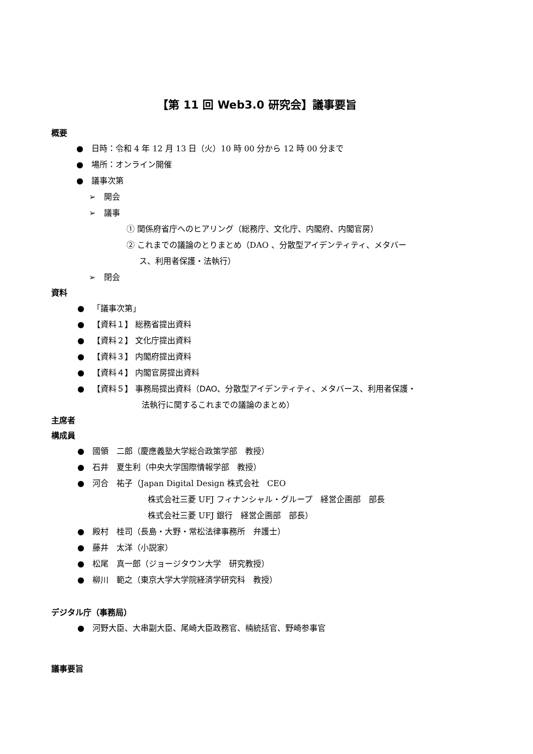【第 11 回 Web3.0 研究会】議事要旨
概要
● 日時：令和 4 年 12 月 13 日（火）10 時 00 分から 12 時 00 分まで
● 場所：オンライン開催
● 議事次第
➢ 開会
➢ 議事
① 関係府省庁へのヒアリング（総務庁、文化庁、内閣府、内閣官房）
② これまでの議論のとりまとめ（DAO 、分散型アイデンティティ、メタバー
ス、利用者保護・法執行）
➢ 閉会
資料
● 「議事次第」
● 【資料１】 総務省提出資料
● 【資料２】 文化庁提出資料
● 【資料３】 内閣府提出資料
● 【資料４】 内閣官房提出資料
● 【資料５】 事務局提出資料（DAO、分散型アイデンティティ、メタバース、利用者保護・
法執行に関するこれまでの議論のまとめ）
主席者
構成員
● 國領　二郎（慶應義塾大学総合政策学部　教授）
● 石井　夏生利（中央大学国際情報学部　教授）
● 河合　祐子（Japan Digital Design 株式会社　CEO
株式会社三菱 UFJ フィナンシャル・グループ　経営企画部　部長
株式会社三菱 UFJ 銀行　経営企画部　部長）
● 殿村　桂司（長島・大野・常松法律事務所　弁護士）
● 藤井　太洋（小説家）
● 松尾　真一郎（ジョージタウン大学　研究教授）
● 柳川　範之（東京大学大学院経済学研究科　教授）
デジタル庁（事務局）
● 河野大臣、大串副大臣、尾崎大臣政務官、楠統括官、野崎参事官
議事要旨